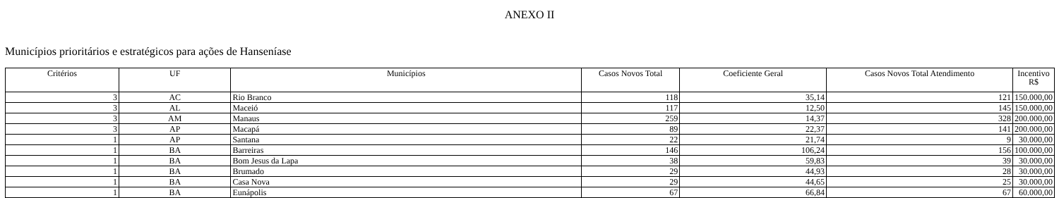ANEXO II
Municípios prioritários e estratégicos para ações de Hanseníase
| Critérios | UF | Municípios | Casos Novos Total | Coeficiente Geral | Casos Novos Total Atendimento | Incentivo R$ |
| --- | --- | --- | --- | --- | --- | --- |
| 3 | AC | Rio Branco | 118 | 35,14 | 121 | 150.000,00 |
| 3 | AL | Maceió | 117 | 12,50 | 145 | 150.000,00 |
| 3 | AM | Manaus | 259 | 14,37 | 328 | 200.000,00 |
| 3 | AP | Macapá | 89 | 22,37 | 141 | 200.000,00 |
| 1 | AP | Santana | 22 | 21,74 | 9 | 30.000,00 |
| 1 | BA | Barreiras | 146 | 106,24 | 156 | 100.000,00 |
| 1 | BA | Bom Jesus da Lapa | 38 | 59,83 | 39 | 30.000,00 |
| 1 | BA | Brumado | 29 | 44,93 | 28 | 30.000,00 |
| 1 | BA | Casa Nova | 29 | 44,65 | 25 | 30.000,00 |
| 1 | BA | Eunápolis | 67 | 66,84 | 67 | 60.000,00 |